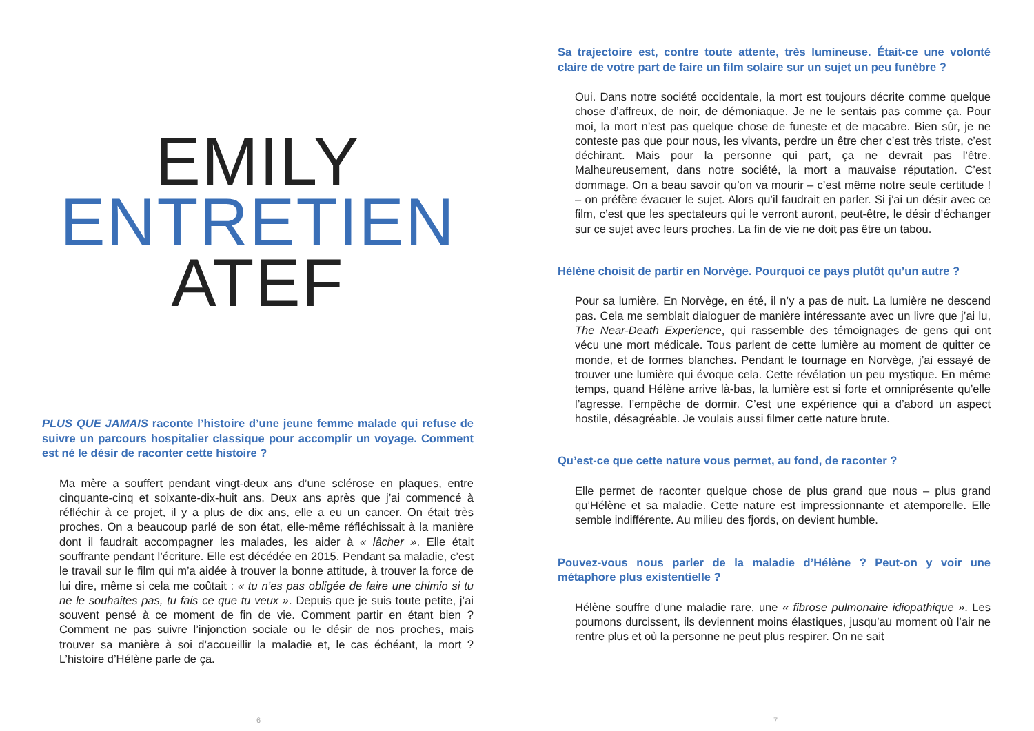EMILY
ENTRETIEN
ATEF
PLUS QUE JAMAIS raconte l’histoire d’une jeune femme malade qui refuse de suivre un parcours hospitalier classique pour accomplir un voyage. Comment est né le désir de raconter cette histoire ?
Ma mère a souffert pendant vingt-deux ans d’une sclérose en plaques, entre cinquante-cinq et soixante-dix-huit ans. Deux ans après que j’ai commencé à réfléchir à ce projet, il y a plus de dix ans, elle a eu un cancer. On était très proches. On a beaucoup parlé de son état, elle-même réfléchissait à la manière dont il faudrait accompagner les malades, les aider à « lâcher ». Elle était souffrante pendant l’écriture. Elle est décédée en 2015. Pendant sa maladie, c’est le travail sur le film qui m’a aidée à trouver la bonne attitude, à trouver la force de lui dire, même si cela me coûtait : « tu n’es pas obligée de faire une chimio si tu ne le souhaites pas, tu fais ce que tu veux ». Depuis que je suis toute petite, j’ai souvent pensé à ce moment de fin de vie. Comment partir en étant bien ? Comment ne pas suivre l’injonction sociale ou le désir de nos proches, mais trouver sa manière à soi d’accueillir la maladie et, le cas échéant, la mort ? L’histoire d’Hélène parle de ça.
6
Sa trajectoire est, contre toute attente, très lumineuse. Était-ce une volonté claire de votre part de faire un film solaire sur un sujet un peu funèbre ?
Oui. Dans notre société occidentale, la mort est toujours décrite comme quelque chose d’affreux, de noir, de démoniaque. Je ne le sentais pas comme ça. Pour moi, la mort n’est pas quelque chose de funeste et de macabre. Bien sûr, je ne conteste pas que pour nous, les vivants, perdre un être cher c’est très triste, c’est déchirant. Mais pour la personne qui part, ça ne devrait pas l’être. Malheureusement, dans notre société, la mort a mauvaise réputation. C’est dommage. On a beau savoir qu’on va mourir – c’est même notre seule certitude ! – on préfère évacuer le sujet. Alors qu’il faudrait en parler. Si j’ai un désir avec ce film, c’est que les spectateurs qui le verront auront, peut-être, le désir d’échanger sur ce sujet avec leurs proches. La fin de vie ne doit pas être un tabou.
Hélène choisit de partir en Norvège. Pourquoi ce pays plutôt qu’un autre ?
Pour sa lumière. En Norvège, en été, il n’y a pas de nuit. La lumière ne descend pas. Cela me semblait dialoguer de manière intéressante avec un livre que j’ai lu, The Near-Death Experience, qui rassemble des témoignages de gens qui ont vécu une mort médicale. Tous parlent de cette lumière au moment de quitter ce monde, et de formes blanches. Pendant le tournage en Norvège, j’ai essayé de trouver une lumière qui évoque cela. Cette révélation un peu mystique. En même temps, quand Hélène arrive là-bas, la lumière est si forte et omniprésente qu’elle l’agresse, l’empêche de dormir. C’est une expérience qui a d’abord un aspect hostile, désagréable. Je voulais aussi filmer cette nature brute.
Qu’est-ce que cette nature vous permet, au fond, de raconter ?
Elle permet de raconter quelque chose de plus grand que nous – plus grand qu’Hélène et sa maladie. Cette nature est impressionnante et atemporelle. Elle semble indifférente. Au milieu des fjords, on devient humble.
Pouvez-vous nous parler de la maladie d’Hélène ? Peut-on y voir une métaphore plus existentielle ?
Hélène souffre d’une maladie rare, une « fibrose pulmonaire idiopathique ». Les poumons durcissent, ils deviennent moins élastiques, jusqu’au moment où l’air ne rentre plus et où la personne ne peut plus respirer. On ne sait
7